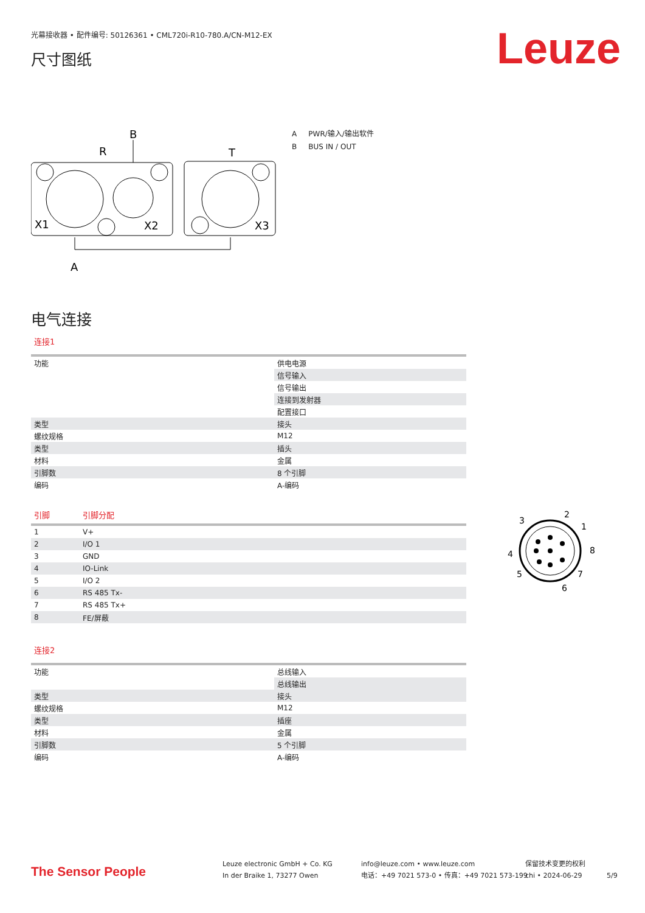光幕接收器 • 配件编号: 50126361 • CML720i-R10-780.A/CN-M12-EX
Leuze 尺寸图纸
B
R
T
A
X1
X2
X3
A PWR/输入/输出软件
B BUS IN / OUT
电气连接
连接1
| 功能 | 供电电源 |
| | 信号输入 |
| | 信号输出 |
| | 连接到发射器 |
| | 配置接口 |
| 类型 | 接头 |
| 螺纹规格 | M12 |
| 类型 | 插头 |
| 材料 | 金属 |
| 引脚数 | 8 个引脚 |
| 编码 | A-编码 |
| 引脚 | 引脚分配 |
| --- | --- |
| 1 | V+ |
| 2 | I/O 1 |
| 3 | GND |
| 4 | IO-Link |
| 5 | I/O 2 |
| 6 | RS 485 Tx- |
| 7 | RS 485 Tx+ |
| 8 | FE/屏蔽 |
2
3
1
8
4
5
7
6
连接2
| 功能 | 总线输入 |
| | 总线输出 |
| 类型 | 接头 |
| 螺纹规格 | M12 |
| 类型 | 插座 |
| 材料 | 金属 |
| 引脚数 | 5 个引脚 |
| 编码 | A-编码 |
The Sensor People
Leuze electronic GmbH + Co. KG
In der Braike 1, 73277 Owen
info@leuze.com • www.leuze.com
电话：+49 7021 573-0 • 传真：+49 7021 573-199
保留技术变更的权利
chi • 2024-06-29
5/9